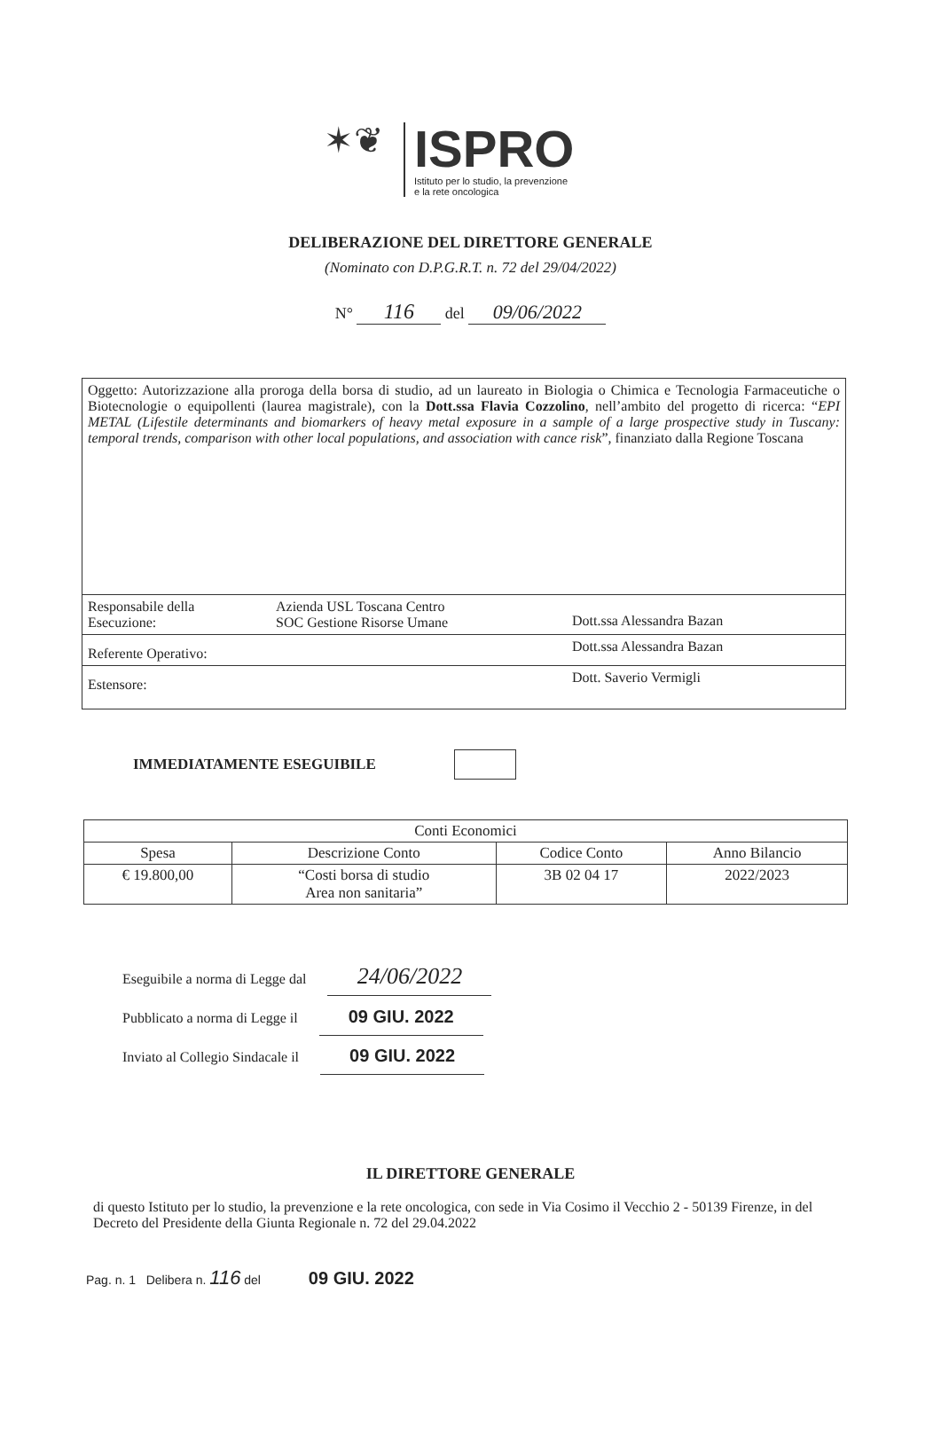✶❦
ISPRO
Istituto per lo studio, la prevenzione
e la rete oncologica
DELIBERAZIONE DEL DIRETTORE GENERALE
(Nominato con D.P.G.R.T. n. 72 del 29/04/2022)
N° 116 del 09/06/2022
| Oggetto: Autorizzazione alla proroga della borsa di studio, ad un laureato in Biologia o Chimica e Tecnologia Farmaceutiche o Biotecnologie o equipollenti (laurea magistrale), con la Dott.ssa Flavia Cozzolino , nell’ambito del progetto di ricerca: “ EPI METAL (Lifestile determinants and biomarkers of heavy metal exposure in a sample of a large prospective study in Tuscany: temporal trends, comparison with other local populations, and association with cance risk ”, finanziato dalla Regione Toscana | | |
| Responsabile della Esecuzione: | Azienda USL Toscana Centro SOC Gestione Risorse Umane | Dott.ssa Alessandra Bazan |
| Referente Operativo: | | Dott.ssa Alessandra Bazan |
| Estensore: | | Dott. Saverio Vermigli |
IMMEDIATAMENTE ESEGUIBILE
| Conti Economici | | | |
| --- | --- | --- | --- |
| Spesa | Descrizione Conto | Codice Conto | Anno Bilancio |
| € 19.800,00 | “Costi borsa di studio Area non sanitaria” | 3B 02 04 17 | 2022/2023 |
Eseguibile a norma di Legge dal 24/06/2022
Pubblicato a norma di Legge il 09 GIU. 2022
Inviato al Collegio Sindacale il 09 GIU. 2022
IL DIRETTORE GENERALE
di questo Istituto per lo studio, la prevenzione e la rete oncologica, con sede in Via Cosimo il Vecchio 2 - 50139 Firenze, in del Decreto del Presidente della Giunta Regionale n. 72 del 29.04.2022
Pag. n. 1 Delibera n. 116 del 09 GIU. 2022